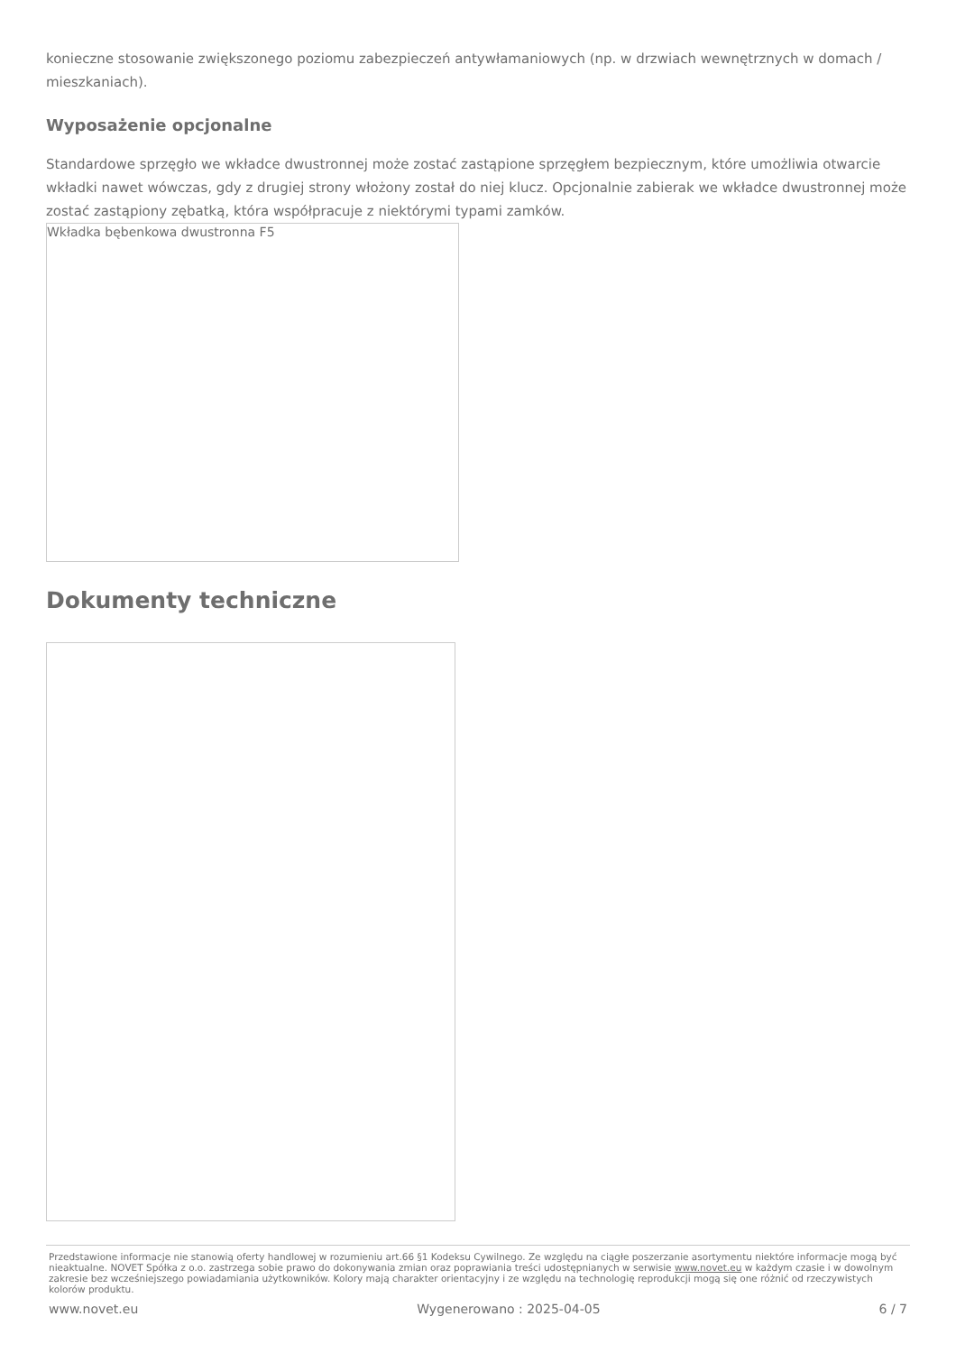konieczne stosowanie zwiększonego poziomu zabezpieczeń antywłamaniowych (np. w drzwiach wewnętrznych w domach / mieszkaniach).
Wyposażenie opcjonalne
Standardowe sprzęgło we wkładce dwustronnej może zostać zastąpione sprzęgłem bezpiecznym, które umożliwia otwarcie wkładki nawet wówczas, gdy z drugiej strony włożony został do niej klucz. Opcjonalnie zabierak we wkładce dwustronnej może zostać zastąpiony zębatką, która współpracuje z niektórymi typami zamków.
Wkładka bębenkowa dwustronna F5
Dokumenty techniczne
Przedstawione informacje nie stanowią oferty handlowej w rozumieniu art.66 §1 Kodeksu Cywilnego. Ze względu na ciągłe poszerzanie asortymentu niektóre informacje mogą być nieaktualne. NOVET Spółka z o.o. zastrzega sobie prawo do dokonywania zmian oraz poprawiania treści udostępnianych w serwisie www.novet.eu w każdym czasie i w dowolnym zakresie bez wcześniejszego powiadamiania użytkowników. Kolory mają charakter orientacyjny i ze względu na technologię reprodukcji mogą się one różnić od rzeczywistych kolorów produktu.
www.novet.eu Wygenerowano : 2025-04-05 6 / 7